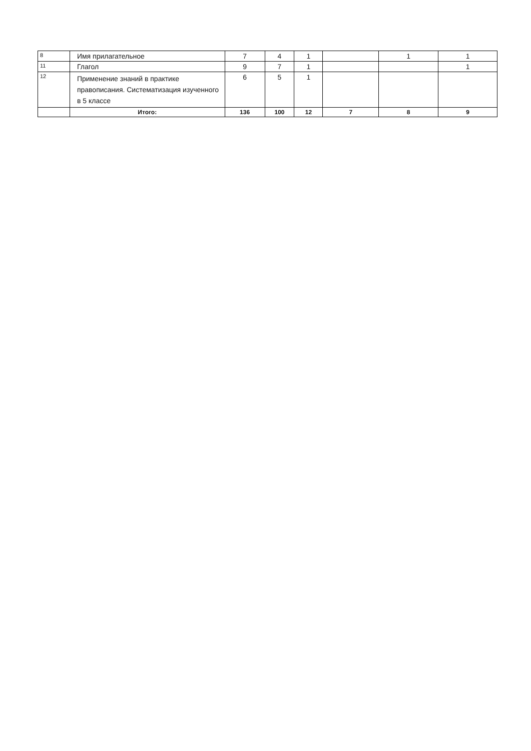| 8 | Имя прилагательное | 7 | 4 | 1 | | 1 | 1 |
| 11 | Глагол | 9 | 7 | 1 | | | 1 |
| 12 | Применение знаний в практике правописания. Систематизация изученного в 5 классе | 6 | 5 | 1 | | | |
| | Итого: | 136 | 100 | 12 | 7 | 8 | 9 |